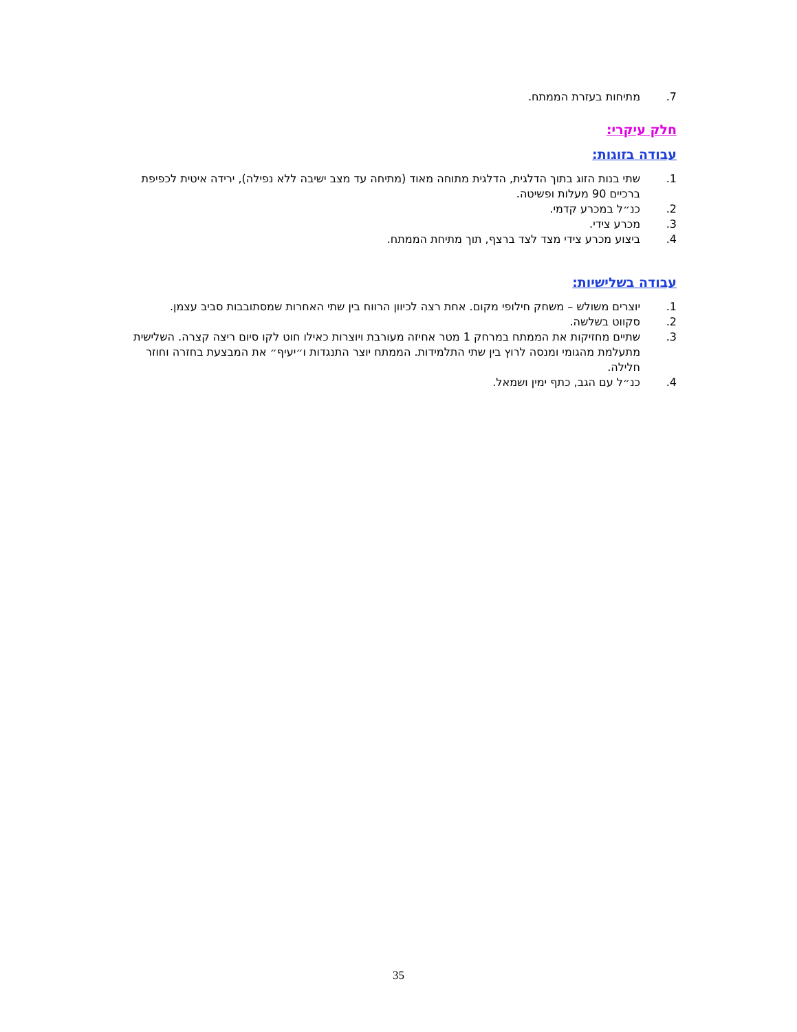.7 מתיחות בעזרת הממתח.
חלק עיקרי:
עבודה בזוגות:
.1 שתי בנות הזוג בתוך הדלגית, הדלגית מתוחה מאוד (מתיחה עד מצב ישיבה ללא נפילה), ירידה איטית לכפיפת ברכיים 90 מעלות ופשיטה.
.2 כנ״ל במכרע קדמי.
.3 מכרע צידי.
.4 ביצוע מכרע צידי מצד לצד ברצף, תוך מתיחת הממתח.
עבודה בשלישיות:
.1 יוצרים משולש – משחק חילופי מקום. אחת רצה לכיוון הרווח בין שתי האחרות שמסתובבות סביב עצמן.
.2 סקווט בשלשה.
.3 שתיים מחזיקות את הממתח במרחק 1 מטר אחיזה מעורבת ויוצרות כאילו חוט לקו סיום ריצה קצרה. השלישית מתעלמת מהגומי ומנסה לרוץ בין שתי התלמידות. הממתח יוצר התנגדות ו״יעיף״ את המבצעת בחזרה וחוזר חלילה.
.4 כנ״ל עם הגב, כתף ימין ושמאל.
35